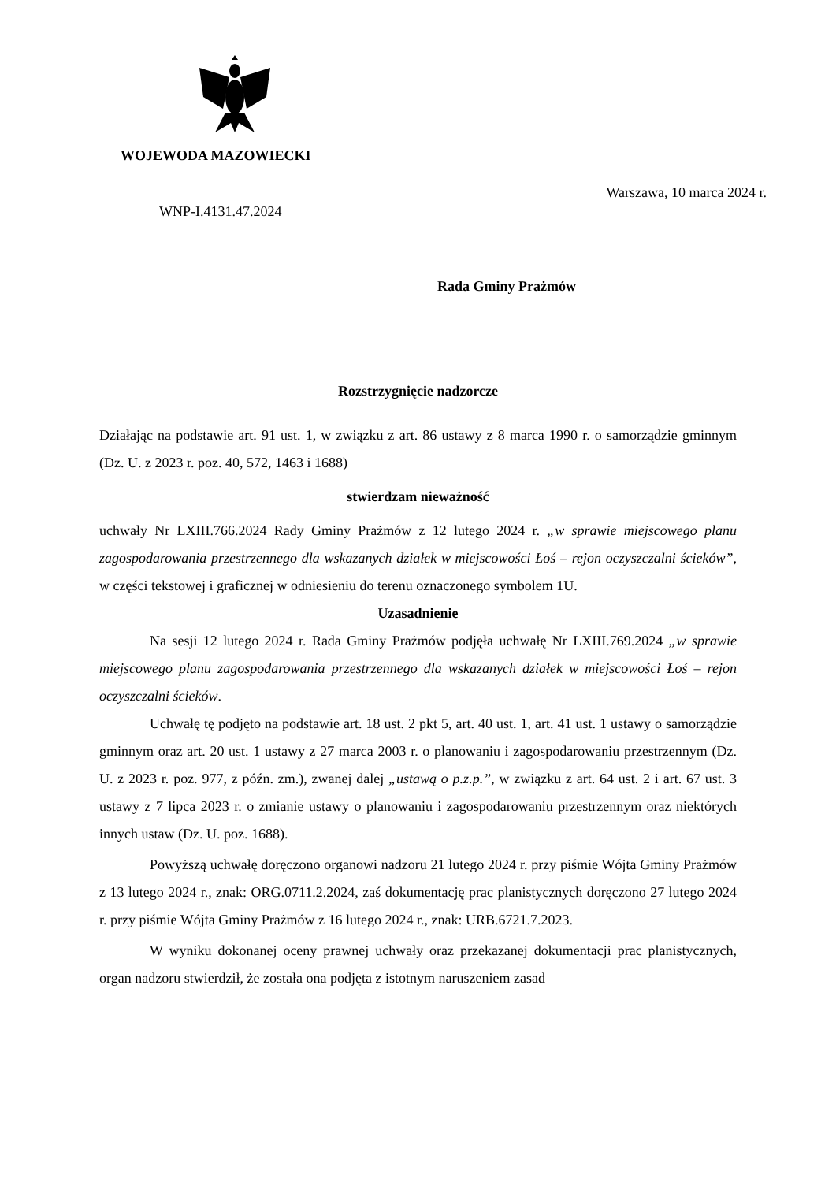WOJEWODA MAZOWIECKI
WNP-I.4131.47.2024
Warszawa, 10 marca 2024 r.
Rada Gminy Prażmów
Rozstrzygnięcie nadzorcze
Działając na podstawie art. 91 ust. 1, w związku z art. 86 ustawy z 8 marca 1990 r. o samorządzie gminnym (Dz. U. z 2023 r. poz. 40, 572, 1463 i 1688)
stwierdzam nieważność
uchwały Nr LXIII.766.2024 Rady Gminy Prażmów z 12 lutego 2024 r. „w sprawie miejscowego planu zagospodarowania przestrzennego dla wskazanych działek w miejscowości Łoś – rejon oczyszczalni ścieków”, w części tekstowej i graficznej w odniesieniu do terenu oznaczonego symbolem 1U.
Uzasadnienie
Na sesji 12 lutego 2024 r. Rada Gminy Prażmów podjęła uchwałę Nr LXIII.769.2024 „w sprawie miejscowego planu zagospodarowania przestrzennego dla wskazanych działek w miejscowości Łoś – rejon oczyszczalni ścieków.
Uchwałę tę podjęto na podstawie art. 18 ust. 2 pkt 5, art. 40 ust. 1, art. 41 ust. 1 ustawy o samorządzie gminnym oraz art. 20 ust. 1 ustawy z 27 marca 2003 r. o planowaniu i zagospodarowaniu przestrzennym (Dz. U. z 2023 r. poz. 977, z późn. zm.), zwanej dalej „ustawą o p.z.p.”, w związku z art. 64 ust. 2 i art. 67 ust. 3 ustawy z 7 lipca 2023 r. o zmianie ustawy o planowaniu i zagospodarowaniu przestrzennym oraz niektórych innych ustaw (Dz. U. poz. 1688).
Powyższą uchwałę doręczono organowi nadzoru 21 lutego 2024 r. przy piśmie Wójta Gminy Prażmów z 13 lutego 2024 r., znak: ORG.0711.2.2024, zaś dokumentację prac planistycznych doręczono 27 lutego 2024 r. przy piśmie Wójta Gminy Prażmów z 16 lutego 2024 r., znak: URB.6721.7.2023.
W wyniku dokonanej oceny prawnej uchwały oraz przekazanej dokumentacji prac planistycznych, organ nadzoru stwierdził, że została ona podjęta z istotnym naruszeniem zasad